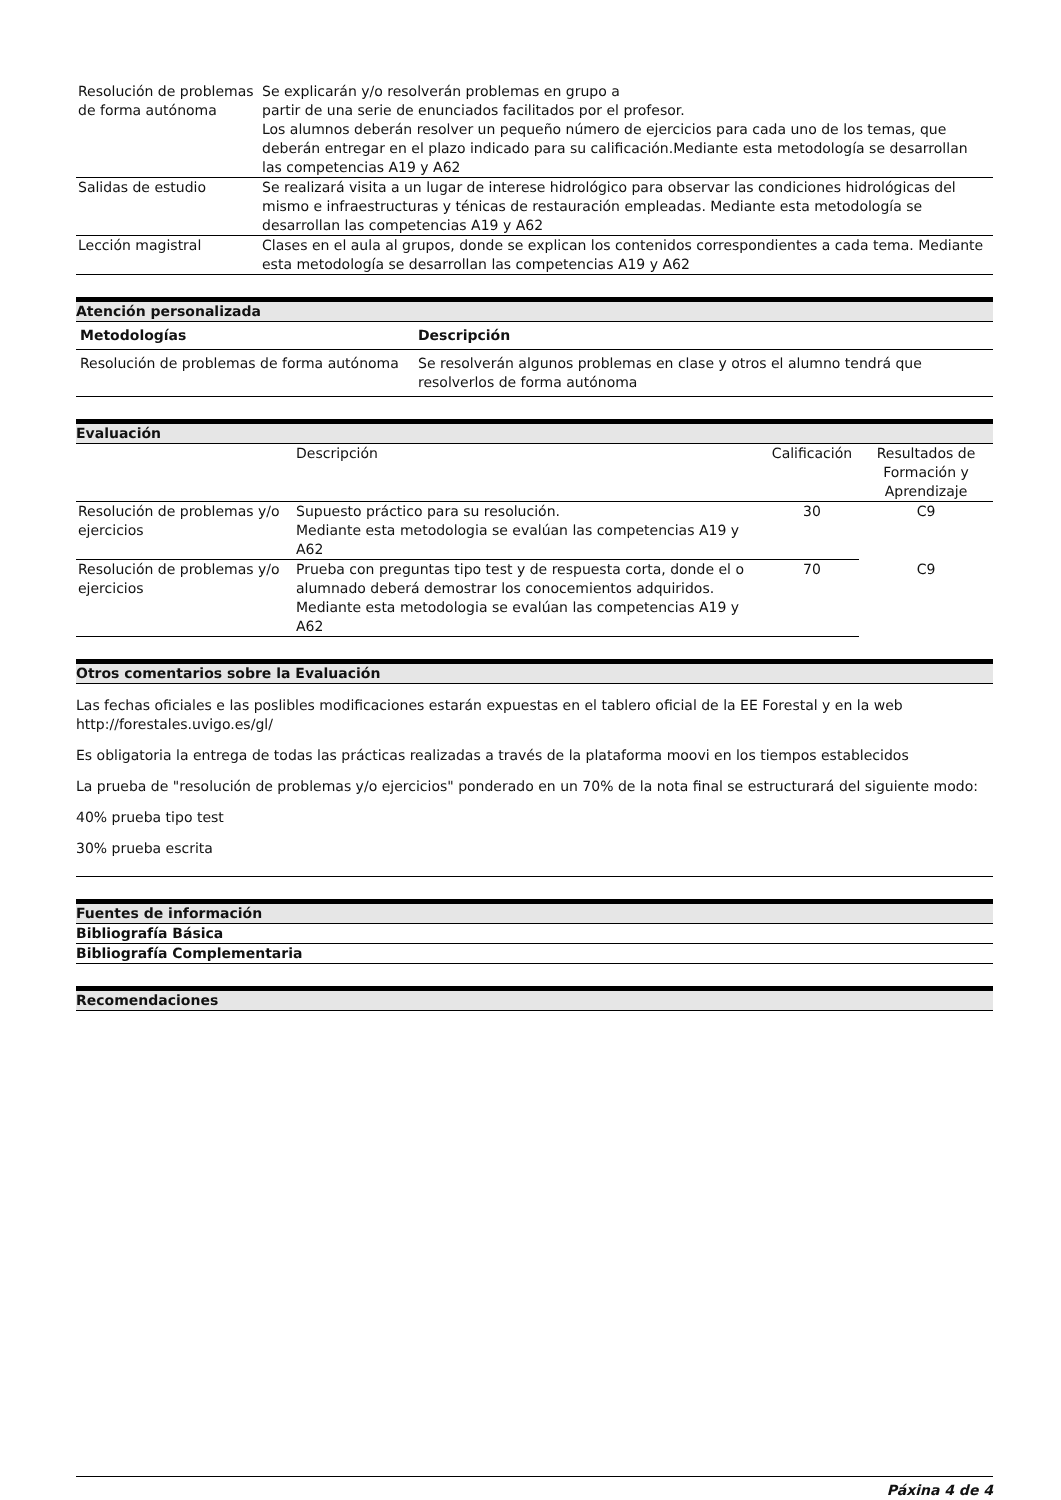| Resolución de problemas de forma autónoma | Se explicarán y/o resolverán problemas en grupo a partir de una serie de enunciados facilitados por el profesor. Los alumnos deberán resolver un pequeño número de ejercicios para cada uno de los temas, que deberán entregar en el plazo indicado para su calificación.Mediante esta metodología se desarrollan las competencias A19 y A62 |
| Salidas de estudio | Se realizará visita a un lugar de interese hidrológico para observar las condiciones hidrológicas del mismo e infraestructuras y ténicas de restauración empleadas. Mediante esta metodología se desarrollan las competencias A19 y A62 |
| Lección magistral | Clases en el aula al grupos, donde se explican los contenidos correspondientes a cada tema. Mediante esta metodología se desarrollan las competencias A19 y A62 |
Atención personalizada
| Metodologías | Descripción |
| --- | --- |
| Resolución de problemas de forma autónoma | Se resolverán algunos problemas en clase y otros el alumno tendrá que resolverlos de forma autónoma |
Evaluación
| | Descripción | Calificación | Resultados de Formación y Aprendizaje |
| Resolución de problemas y/o ejercicios | Supuesto práctico para su resolución. Mediante esta metodologia se evalúan las competencias A19 y A62 | 30 | C9 |
| Resolución de problemas y/o ejercicios | Prueba con preguntas tipo test y de respuesta corta, donde el o alumnado deberá demostrar los conocemientos adquiridos. Mediante esta metodologia se evalúan las competencias A19 y A62 | 70 | C9 |
Otros comentarios sobre la Evaluación
Las fechas oficiales e las poslibles modificaciones estarán expuestas en el tablero oficial de la EE Forestal y en la web http://forestales.uvigo.es/gl/
Es obligatoria la entrega de todas las prácticas realizadas a través de la plataforma moovi en los tiempos establecidos
La prueba de "resolución de problemas y/o ejercicios" ponderado en un 70% de la nota final se estructurará del siguiente modo:
40% prueba tipo test
30% prueba escrita
Fuentes de información
Bibliografía Básica
Bibliografía Complementaria
Recomendaciones
Páxina 4 de 4